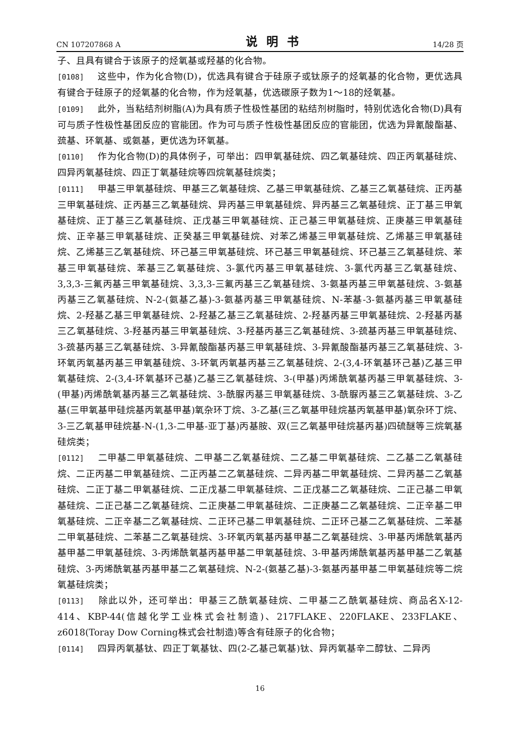CN 107207868 A 说明书 14/28 页
子、且具有键合于该原子的烃氧基或羟基的化合物。
[0108] 这些中，作为化合物(D)，优选具有键合于硅原子或钛原子的烃氧基的化合物，更优选具有键合于硅原子的烃氧基的化合物，作为烃氧基，优选碳原子数为1～18的烃氧基。
[0109] 此外，当粘结剂树脂(A)为具有质子性极性基团的粘结剂树脂时，特别优选化合物(D)具有可与质子性极性基团反应的官能团。作为可与质子性极性基团反应的官能团，优选为异氰酸酯基、巯基、环氧基、或氨基，更优选为环氧基。
[0110] 作为化合物(D)的具体例子，可举出：四甲氧基硅烷、四乙氧基硅烷、四正丙氧基硅烷、四异丙氧基硅烷、四正丁氧基硅烷等四烷氧基硅烷类；
[0111] 甲基三甲氧基硅烷、甲基三乙氧基硅烷、乙基三甲氧基硅烷、乙基三乙氧基硅烷、正丙基三甲氧基硅烷、正丙基三乙氧基硅烷、异丙基三甲氧基硅烷、异丙基三乙氧基硅烷、正丁基三甲氧基硅烷、正丁基三乙氧基硅烷、正戊基三甲氧基硅烷、正己基三甲氧基硅烷、正庚基三甲氧基硅烷、正辛基三甲氧基硅烷、正癸基三甲氧基硅烷、对苯乙烯基三甲氧基硅烷、乙烯基三甲氧基硅烷、乙烯基三乙氧基硅烷、环己基三甲氧基硅烷、环己基三甲氧基硅烷、环己基三乙氧基硅烷、苯基三甲氧基硅烷、苯基三乙氧基硅烷、3-氯代丙基三甲氧基硅烷、3-氯代丙基三乙氧基硅烷、3,3,3-三氟丙基三甲氧基硅烷、3,3,3-三氟丙基三乙氧基硅烷、3-氨基丙基三甲氧基硅烷、3-氨基丙基三乙氧基硅烷、N-2-(氨基乙基)-3-氨基丙基三甲氧基硅烷、N-苯基-3-氨基丙基三甲氧基硅烷、2-羟基乙基三甲氧基硅烷、2-羟基乙基三乙氧基硅烷、2-羟基丙基三甲氧基硅烷、2-羟基丙基三乙氧基硅烷、3-羟基丙基三甲氧基硅烷、3-羟基丙基三乙氧基硅烷、3-巯基丙基三甲氧基硅烷、3-巯基丙基三乙氧基硅烷、3-异氰酸酯基丙基三甲氧基硅烷、3-异氰酸酯基丙基三乙氧基硅烷、3-环氧丙氧基丙基三甲氧基硅烷、3-环氧丙氧基丙基三乙氧基硅烷、2-(3,4-环氧基环己基)乙基三甲氧基硅烷、2-(3,4-环氧基环己基)乙基三乙氧基硅烷、3-(甲基)丙烯酰氧基丙基三甲氧基硅烷、3-(甲基)丙烯酰氧基丙基三乙氧基硅烷、3-酰脲丙基三甲氧基硅烷、3-酰脲丙基三乙氧基硅烷、3-乙基(三甲氧基甲硅烷基丙氧基甲基)氧杂环丁烷、3-乙基(三乙氧基甲硅烷基丙氧基甲基)氧杂环丁烷、3-三乙氧基甲硅烷基-N-(1,3-二甲基-亚丁基)丙基胺、双(三乙氧基甲硅烷基丙基)四硫醚等三烷氧基硅烷类；
[0112] 二甲基二甲氧基硅烷、二甲基二乙氧基硅烷、二乙基二甲氧基硅烷、二乙基二乙氧基硅烷、二正丙基二甲氧基硅烷、二正丙基二乙氧基硅烷、二异丙基二甲氧基硅烷、二异丙基二乙氧基硅烷、二正丁基二甲氧基硅烷、二正戊基二甲氧基硅烷、二正戊基二乙氧基硅烷、二正己基二甲氧基硅烷、二正己基二乙氧基硅烷、二正庚基二甲氧基硅烷、二正庚基二乙氧基硅烷、二正辛基二甲氧基硅烷、二正辛基二乙氧基硅烷、二正环己基二甲氧基硅烷、二正环己基二乙氧基硅烷、二苯基二甲氧基硅烷、二苯基二乙氧基硅烷、3-环氧丙氧基丙基甲基二乙氧基硅烷、3-甲基丙烯酰氧基丙基甲基二甲氧基硅烷、3-丙烯酰氧基丙基甲基二甲氧基硅烷、3-甲基丙烯酰氧基丙基甲基二乙氧基硅烷、3-丙烯酰氧基丙基甲基二乙氧基硅烷、N-2-(氨基乙基)-3-氨基丙基甲基二甲氧基硅烷等二烷氧基硅烷类；
[0113] 除此以外，还可举出：甲基三乙酰氧基硅烷、二甲基二乙酰氧基硅烷、商品名X-12-414、KBP-44(信越化学工业株式会社制造)、217FLAKE、220FLAKE、233FLAKE、z6018(Toray Dow Corning株式会社制造)等含有硅原子的化合物；
[0114] 四异丙氧基钛、四正丁氧基钛、四(2-乙基己氧基)钛、异丙氧基辛二醇钛、二异丙
16